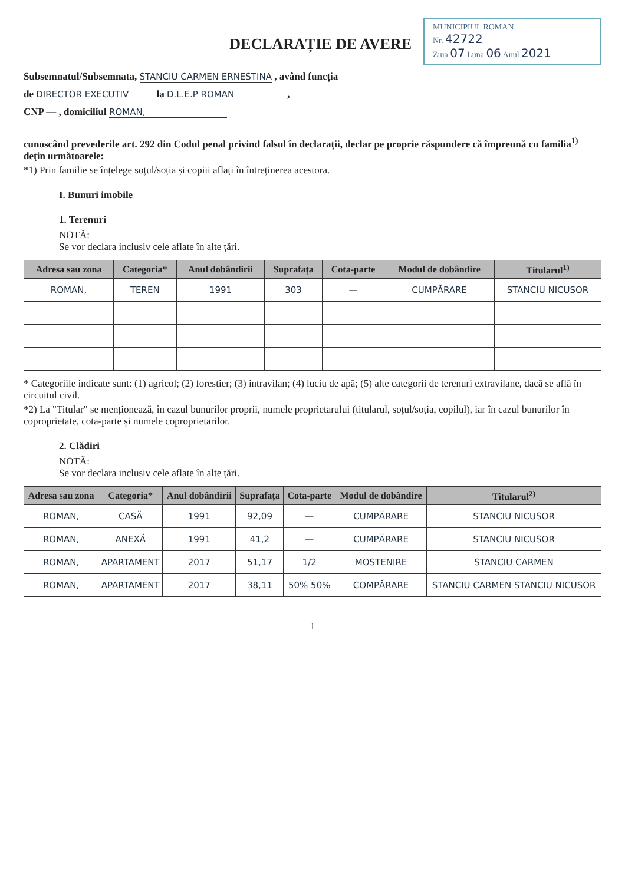DECLARAȚIE DE AVERE
MUNICIPIUL ROMAN
Nr. 42722
Ziua 07 Luna 06 Anul 2021
Subsemnatul/Subsemnata, STANCIU CARMEN ERNESTINA , având funcția
de DIRECTOR EXECUTIV la D.L.E.P ROMAN ,
CNP — , domiciliul ROMAN,
cunoscând prevederile art. 292 din Codul penal privind falsul în declarații, declar pe proprie răspundere că împreună cu familia<sup>1)</sup> dețin următoarele:
*1) Prin familie se înțelege soțul/soția și copiii aflați în întreținerea acestora.
I. Bunuri imobile
1. Terenuri
NOTĂ:
Se vor declara inclusiv cele aflate în alte țări.
| Adresa sau zona | Categoria* | Anul dobândirii | Suprafața | Cota-parte | Modul de dobândire | Titularul<sup>1)</sup> |
| --- | --- | --- | --- | --- | --- | --- |
| ROMAN, | TEREN | 1991 | 303 | — | CUMPĂRARE | STANCIU NICUSOR |
* Categoriile indicate sunt: (1) agricol; (2) forestier; (3) intravilan; (4) luciu de apă; (5) alte categorii de terenuri extravilane, dacă se află în circuitul civil.
*2) La "Titular" se menționează, în cazul bunurilor proprii, numele proprietarului (titularul, soțul/soția, copilul), iar în cazul bunurilor în coproprietate, cota-parte și numele coproprietarilor.
2. Clădiri
NOTĂ:
Se vor declara inclusiv cele aflate în alte țări.
| Adresa sau zona | Categoria* | Anul dobândirii | Suprafața | Cota-parte | Modul de dobândire | Titularul<sup>2)</sup> |
| --- | --- | --- | --- | --- | --- | --- |
| ROMAN, | CASĂ | 1991 | 92,09 | — | CUMPĂRARE | STANCIU NICUSOR |
| ROMAN, | ANEXĂ | 1991 | 41,2 | — | CUMPĂRARE | STANCIU NICUSOR |
| ROMAN, | APARTAMENT | 2017 | 51,17 | 1/2 | MOSTENIRE | STANCIU CARMEN |
| ROMAN, | APARTAMENT | 2017 | 38,11 | 50% 50% | COMPĂRARE | STANCIU CARMEN STANCIU NICUSOR |
1